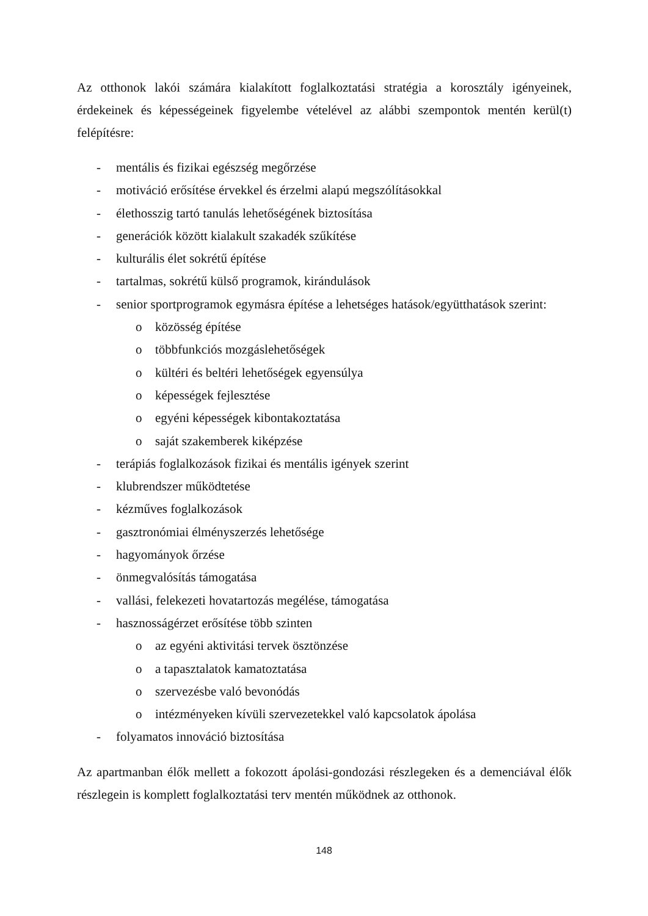Az otthonok lakói számára kialakított foglalkoztatási stratégia a korosztály igényeinek, érdekeinek és képességeinek figyelembe vételével az alábbi szempontok mentén kerül(t) felépítésre:
- mentális és fizikai egészség megőrzése
- motiváció erősítése érvekkel és érzelmi alapú megszólításokkal
- élethosszig tartó tanulás lehetőségének biztosítása
- generációk között kialakult szakadék szűkítése
- kulturális élet sokrétű építése
- tartalmas, sokrétű külső programok, kirándulások
- senior sportprogramok egymásra építése a lehetséges hatások/együtthatások szerint:
o közösség építése
o többfunkciós mozgáslehetőségek
o kültéri és beltéri lehetőségek egyensúlya
o képességek fejlesztése
o egyéni képességek kibontakoztatása
o saját szakemberek kiképzése
- terápiás foglalkozások fizikai és mentális igények szerint
- klubrendszer működtetése
- kézműves foglalkozások
- gasztronómiai élményszerzés lehetősége
- hagyományok őrzése
- önmegvalósítás támogatása
- vallási, felekezeti hovatartozás megélése, támogatása
- hasznosságérzet erősítése több szinten
o az egyéni aktivitási tervek ösztönzése
o a tapasztalatok kamatoztatása
o szervezésbe való bevonódás
o intézményeken kívüli szervezetekkel való kapcsolatok ápolása
- folyamatos innováció biztosítása
Az apartmanban élők mellett a fokozott ápolási-gondozási részlegeken és a demenciával élők részlegein is komplett foglalkoztatási terv mentén működnek az otthonok.
148